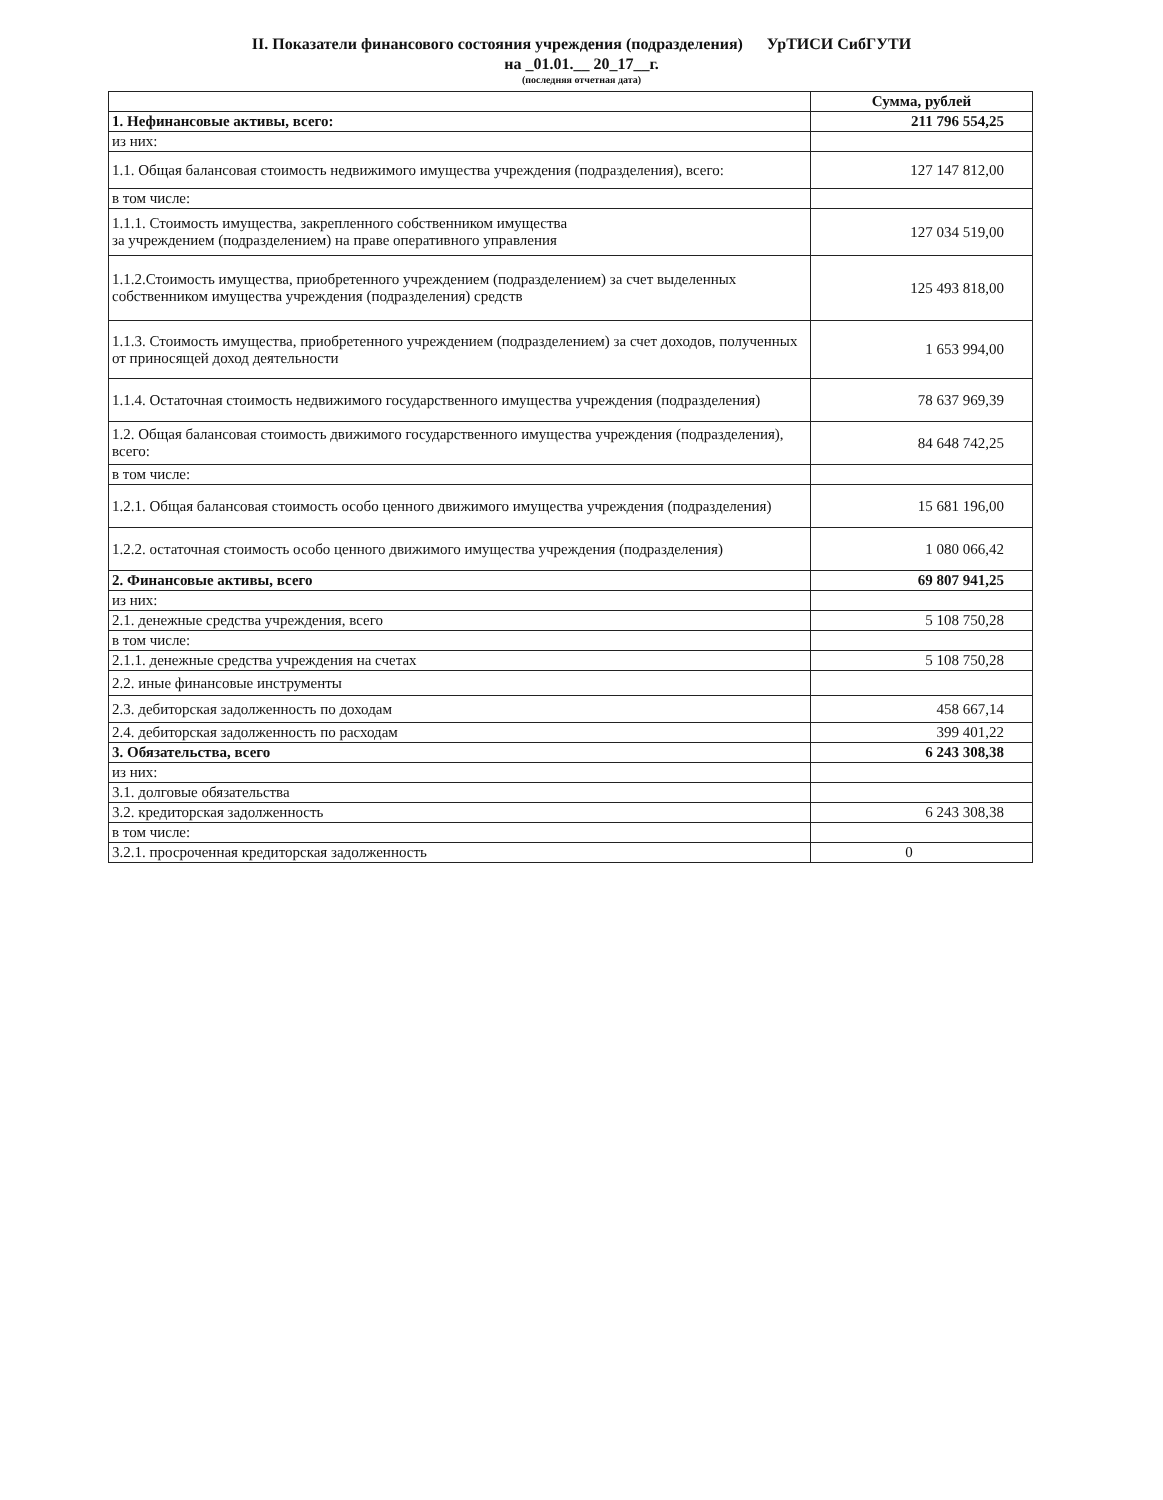II. Показатели финансового состояния учреждения (подразделения) УрТИСИ СибГУТИ
на _01.01.__ 20_17__г.
(последняя отчетная дата)
| | Сумма, рублей |
| --- | --- |
| 1. Нефинансовые активы, всего: | 211 796 554,25 |
| из них: | |
| 1.1. Общая балансовая стоимость недвижимого имущества учреждения (подразделения), всего: | 127 147 812,00 |
| в том числе: | |
| 1.1.1. Стоимость имущества, закрепленного собственником имущества за учреждением (подразделением) на праве оперативного управления | 127 034 519,00 |
| 1.1.2.Стоимость имущества, приобретенного учреждением (подразделением) за счет выделенных собственником имущества учреждения (подразделения) средств | 125 493 818,00 |
| 1.1.3. Стоимость имущества, приобретенного учреждением (подразделением) за счет доходов, полученных от приносящей доход деятельности | 1 653 994,00 |
| 1.1.4. Остаточная стоимость недвижимого государственного имущества учреждения (подразделения) | 78 637 969,39 |
| 1.2. Общая балансовая стоимость движимого государственного имущества учреждения (подразделения), всего: | 84 648 742,25 |
| в том числе: | |
| 1.2.1. Общая балансовая стоимость особо ценного движимого имущества учреждения (подразделения) | 15 681 196,00 |
| 1.2.2. остаточная стоимость особо ценного движимого имущества учреждения (подразделения) | 1 080 066,42 |
| 2. Финансовые активы, всего | 69 807 941,25 |
| из них: | |
| 2.1. денежные средства учреждения, всего | 5 108 750,28 |
| в том числе: | |
| 2.1.1. денежные средства учреждения на счетах | 5 108 750,28 |
| 2.2. иные финансовые инструменты | |
| 2.3. дебиторская задолженность по доходам | 458 667,14 |
| 2.4. дебиторская задолженность по расходам | 399 401,22 |
| 3. Обязательства, всего | 6 243 308,38 |
| из них: | |
| 3.1. долговые обязательства | |
| 3.2. кредиторская задолженность | 6 243 308,38 |
| в том числе: | |
| 3.2.1. просроченная кредиторская задолженность | 0 |